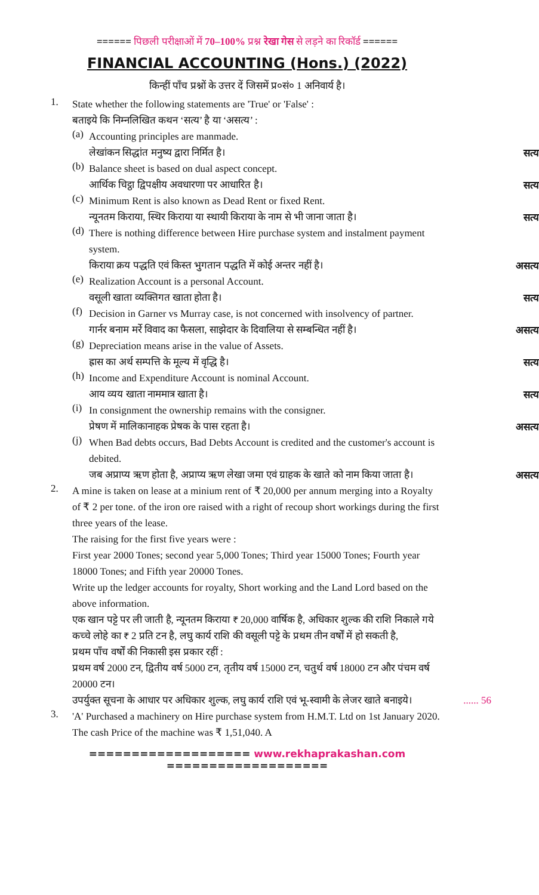====== पिछली परीक्षाओं में 70–100% प्रश्न रेखा गेस से लड़ने का रिकॉर्ड ======
FINANCIAL ACCOUNTING (Hons.) (2022)
किन्हीं पाँच प्रश्नों के उत्तर दें जिसमें प्र०सं० 1 अनिवार्य है।
1.
State whether the following statements are 'True' or 'False' :
बताइये कि निम्नलिखित कथन ‘सत्य’ है या ‘असत्य’ :
(a)
Accounting principles are manmade.
लेखांकन सिद्धांत मनुष्य द्वारा निर्मित है।
सत्य
(b)
Balance sheet is based on dual aspect concept.
आर्थिक चिट्ठा द्विपक्षीय अवधारणा पर आधारित है।
सत्य
(c)
Minimum Rent is also known as Dead Rent or fixed Rent.
न्यूनतम किराया, स्थिर किराया या स्थायी किराया के नाम से भी जाना जाता है।
सत्य
(d)
There is nothing difference between Hire purchase system and instalment payment system.
किराया क्रय पद्धति एवं किस्त भुगतान पद्धति में कोई अन्तर नहीं है।
असत्य
(e)
Realization Account is a personal Account.
वसूली खाता व्यक्तिगत खाता होता है।
सत्य
(f)
Decision in Garner vs Murray case, is not concerned with insolvency of partner.
गार्नर बनाम मर्रे विवाद का फैसला, साझेदार के दिवालिया से सम्बन्धित नहीं है।
असत्य
(g)
Depreciation means arise in the value of Assets.
ह्रास का अर्थ सम्पत्ति के मूल्य में वृद्धि है।
सत्य
(h)
Income and Expenditure Account is nominal Account.
आय व्यय खाता नाममात्र खाता है।
सत्य
(i)
In consignment the ownership remains with the consigner.
प्रेषण में मालिकानाहक प्रेषक के पास रहता है।
असत्य
(j)
When Bad debts occurs, Bad Debts Account is credited and the customer's account is debited.
जब अप्राप्य ऋण होता है, अप्राप्य ऋण लेखा जमा एवं ग्राहक के खाते को नाम किया जाता है।
असत्य
2.
A mine is taken on lease at a minium rent of ₹ 20,000 per annum merging into a Royalty of ₹ 2 per tone. of the iron ore raised with a right of recoup short workings during the first three years of the lease.
The raising for the first five years were :
First year 2000 Tones; second year 5,000 Tones; Third year 15000 Tones; Fourth year 18000 Tones; and Fifth year 20000 Tones.
Write up the ledger accounts for royalty, Short working and the Land Lord based on the above information.
एक खान पट्टे पर ली जाती है, न्यूनतम किराया ₹ 20,000 वार्षिक है, अधिकार शुल्क की राशि निकाले गये कच्चे लोहे का ₹ 2 प्रति टन है, लघु कार्य राशि की वसूली पट्टे के प्रथम तीन वर्षों में हो सकती है,
प्रथम पाँच वर्षों की निकासी इस प्रकार रहीं :
प्रथम वर्ष 2000 टन, द्वितीय वर्ष 5000 टन, तृतीय वर्ष 15000 टन, चतुर्थ वर्ष 18000 टन और पंचम वर्ष 20000 टन।
उपर्युक्त सूचना के आधार पर अधिकार शुल्क, लघु कार्य राशि एवं भू-स्वामी के लेजर खाते बनाइये। ...... 56
3.
'A' Purchased a machinery on Hire purchase system from H.M.T. Ltd on 1st January 2020. The cash Price of the machine was ₹ 1,51,040. A
=================== www.rekhaprakashan.com ===================